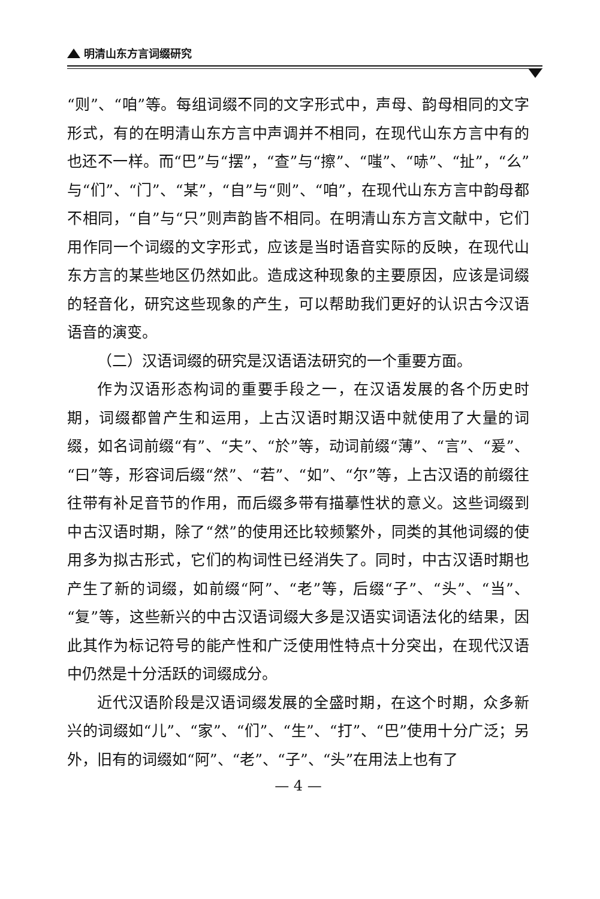明清山东方言词缀研究
“则”、“咱”等。每组词缀不同的文字形式中，声母、韵母相同的文字形式，有的在明清山东方言中声调并不相同，在现代山东方言中有的也还不一样。而“巴”与“摆”，“查”与“擦”、“嗤”、“哧”、“扯”，“么”与“们”、“门”、“某”，“自”与“则”、“咱”，在现代山东方言中韵母都不相同，“自”与“只”则声韵皆不相同。在明清山东方言文献中，它们用作同一个词缀的文字形式，应该是当时语音实际的反映，在现代山东方言的某些地区仍然如此。造成这种现象的主要原因，应该是词缀的轻音化，研究这些现象的产生，可以帮助我们更好的认识古今汉语语音的演变。
（二）汉语词缀的研究是汉语语法研究的一个重要方面。
作为汉语形态构词的重要手段之一，在汉语发展的各个历史时期，词缀都曾产生和运用，上古汉语时期汉语中就使用了大量的词缀，如名词前缀“有”、“夫”、“於”等，动词前缀“薄”、“言”、“爰”、“曰”等，形容词后缀“然”、“若”、“如”、“尔”等，上古汉语的前缀往往带有补足音节的作用，而后缀多带有描摹性状的意义。这些词缀到中古汉语时期，除了“然”的使用还比较频繁外，同类的其他词缀的使用多为拟古形式，它们的构词性已经消失了。同时，中古汉语时期也产生了新的词缀，如前缀“阿”、“老”等，后缀“子”、“头”、“当”、“复”等，这些新兴的中古汉语词缀大多是汉语实词语法化的结果，因此其作为标记符号的能产性和广泛使用性特点十分突出，在现代汉语中仍然是十分活跃的词缀成分。
近代汉语阶段是汉语词缀发展的全盛时期，在这个时期，众多新兴的词缀如“儿”、“家”、“们”、“生”、“打”、“巴”使用十分广泛；另外，旧有的词缀如“阿”、“老”、“子”、“头”在用法上也有了
— 4 —